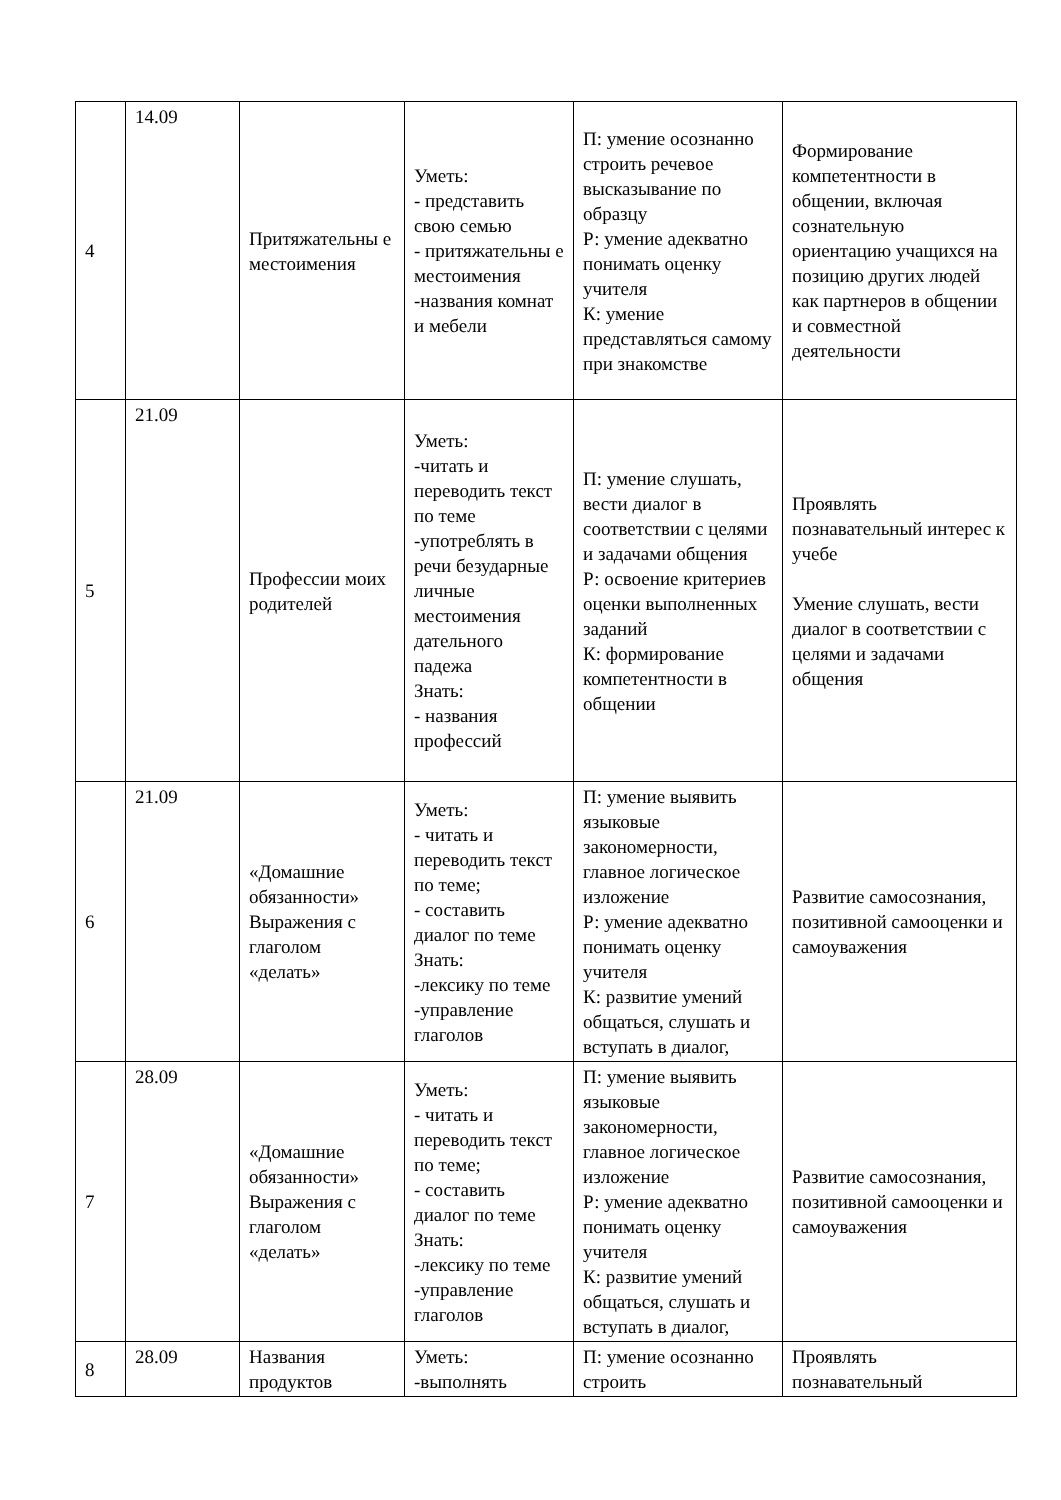| 4 | 14.09 | Притяжательны е местоимения | Уметь: - представить свою семью - притяжательны е местоимения -названия комнат и мебели | П: умение осознанно строить речевое высказывание по образцу Р: умение адекватно понимать оценку учителя К: умение представляться самому при знакомстве | Формирование компетентности в общении, включая сознательную ориентацию учащихся на позицию других людей как партнеров в общении и совместной деятельности |
| 5 | 21.09 | Профессии моих родителей | Уметь: -читать и переводить текст по теме -употреблять в речи безударные личные местоимения дательного падежа Знать: - названия профессий | П: умение слушать, вести диалог в соответствии с целями и задачами общения Р: освоение критериев оценки выполненных заданий К: формирование компетентности в общении | Проявлять познавательный интерес к учебе Умение слушать, вести диалог в соответствии с целями и задачами общения |
| 6 | 21.09 | «Домашние обязанности» Выражения с глаголом «делать» | Уметь: - читать и переводить текст по теме; - составить диалог по теме Знать: -лексику по теме -управление глаголов | П: умение выявить языковые закономерности, главное логическое изложение Р: умение адекватно понимать оценку учителя К: развитие умений общаться, слушать и вступать в диалог, | Развитие самосознания, позитивной самооценки и самоуважения |
| 7 | 28.09 | «Домашние обязанности» Выражения с глаголом «делать» | Уметь: - читать и переводить текст по теме; - составить диалог по теме Знать: -лексику по теме -управление глаголов | П: умение выявить языковые закономерности, главное логическое изложение Р: умение адекватно понимать оценку учителя К: развитие умений общаться, слушать и вступать в диалог, | Развитие самосознания, позитивной самооценки и самоуважения |
| 8 | 28.09 | Названия продуктов | Уметь: -выполнять | П: умение осознанно строить | Проявлять познавательный |